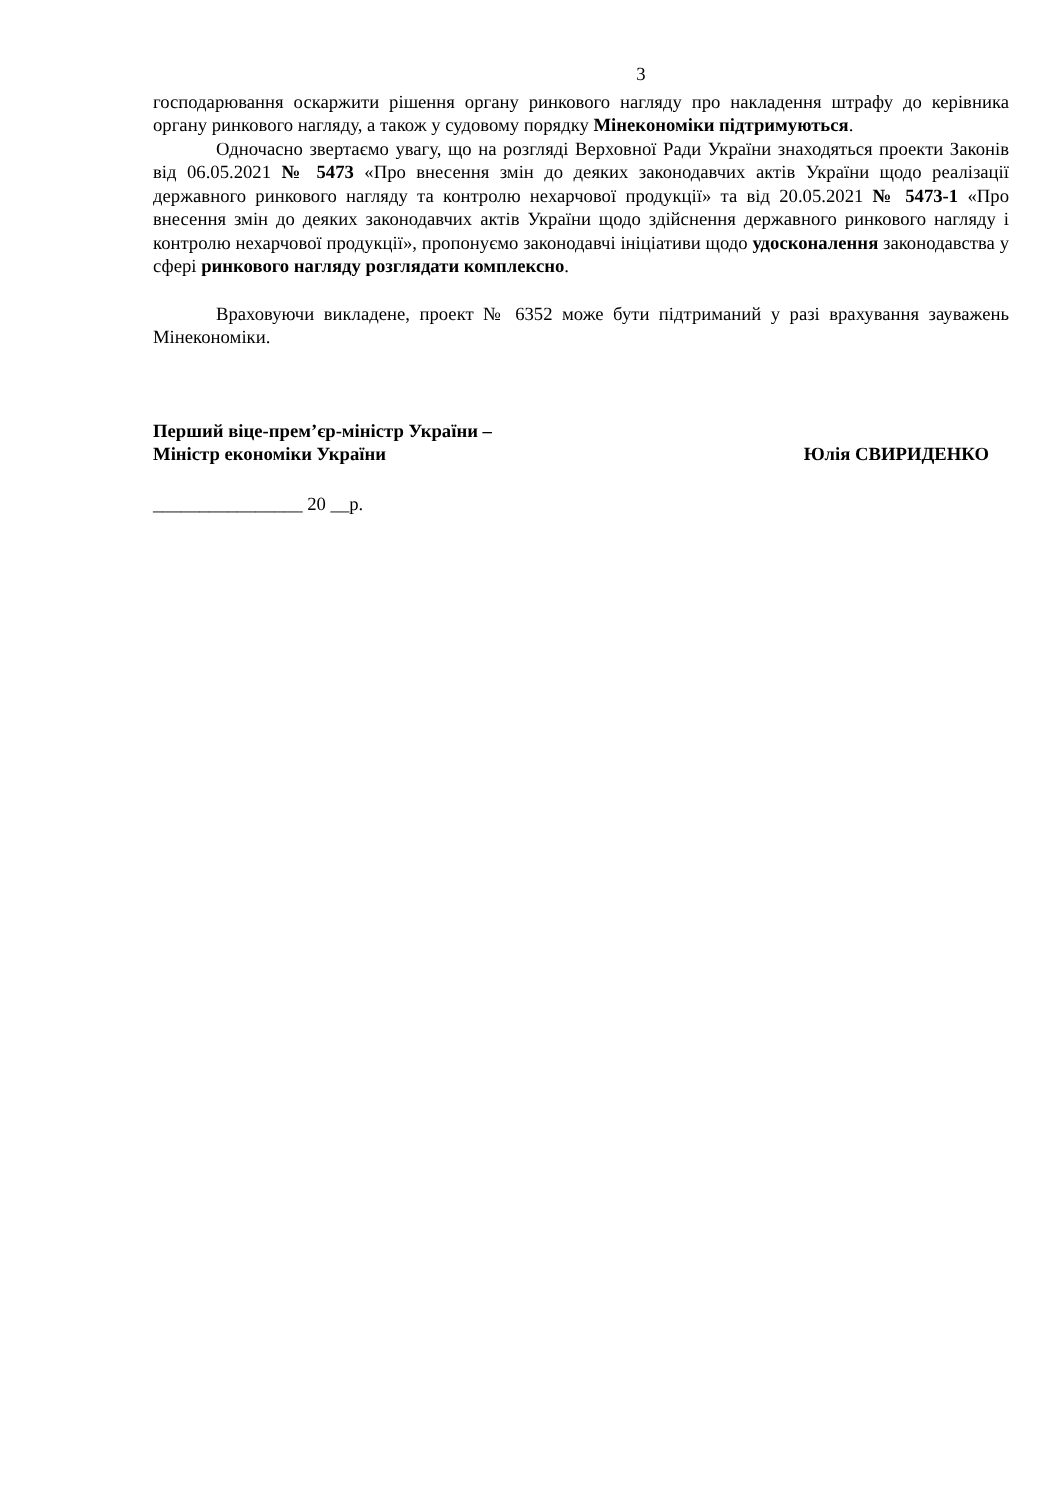3
господарювання оскаржити рішення органу ринкового нагляду про накладення штрафу до керівника органу ринкового нагляду, а також у судовому порядку Мінекономіки підтримуються.
Одночасно звертаємо увагу, що на розгляді Верховної Ради України знаходяться проекти Законів від 06.05.2021 № 5473 «Про внесення змін до деяких законодавчих актів України щодо реалізації державного ринкового нагляду та контролю нехарчової продукції» та від 20.05.2021 № 5473-1 «Про внесення змін до деяких законодавчих актів України щодо здійснення державного ринкового нагляду і контролю нехарчової продукції», пропонуємо законодавчі ініціативи щодо удосконалення законодавства у сфері ринкового нагляду розглядати комплексно.
Враховуючи викладене, проект № 6352 може бути підтриманий у разі врахування зауважень Мінекономіки.
Перший віце-прем’єр-міністр України –
Міністр економіки України
Юлія СВИРИДЕНКО
________________ 20 __р.